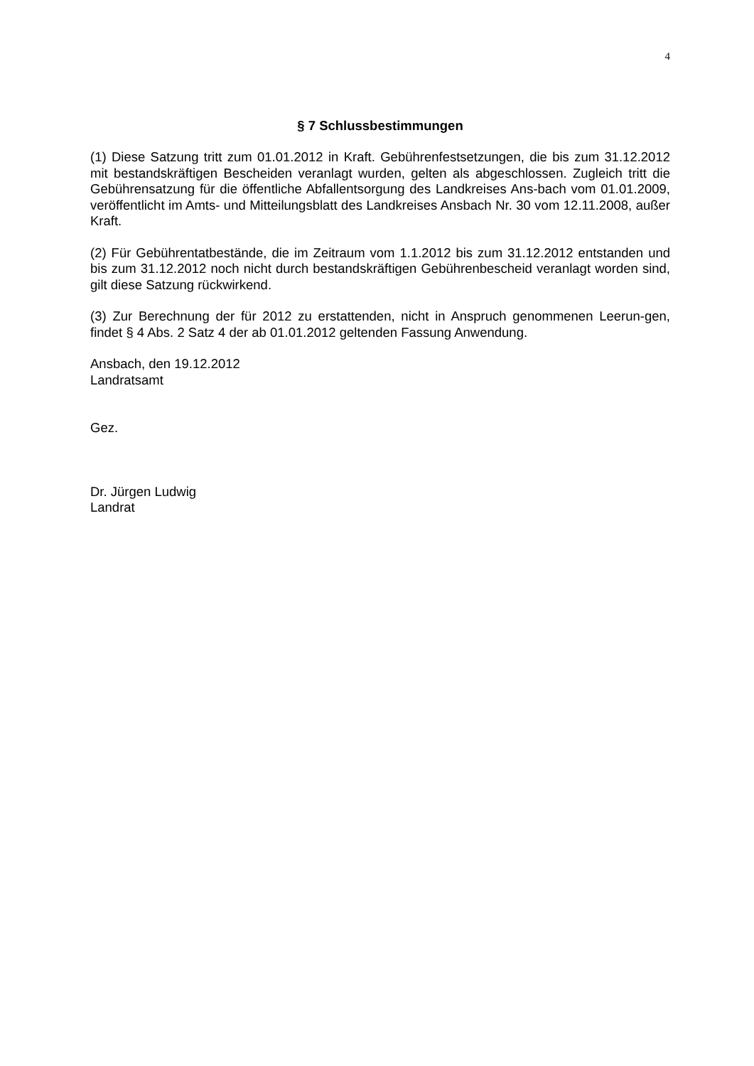4
§ 7 Schlussbestimmungen
(1) Diese Satzung tritt zum 01.01.2012 in Kraft. Gebührenfestsetzungen, die bis zum 31.12.2012 mit bestandskräftigen Bescheiden veranlagt wurden, gelten als abgeschlossen. Zugleich tritt die Gebührensatzung für die öffentliche Abfallentsorgung des Landkreises Ans-bach vom 01.01.2009, veröffentlicht im Amts- und Mitteilungsblatt des Landkreises Ansbach Nr. 30 vom 12.11.2008, außer Kraft.
(2) Für Gebührentatbestände, die im Zeitraum vom 1.1.2012 bis zum 31.12.2012 entstanden und bis zum 31.12.2012 noch nicht durch bestandskräftigen Gebührenbescheid veranlagt worden sind, gilt diese Satzung rückwirkend.
(3) Zur Berechnung der für 2012 zu erstattenden, nicht in Anspruch genommenen Leerun-gen, findet § 4 Abs. 2 Satz 4 der ab 01.01.2012 geltenden Fassung Anwendung.
Ansbach, den 19.12.2012
Landratsamt
Gez.
Dr. Jürgen Ludwig
Landrat